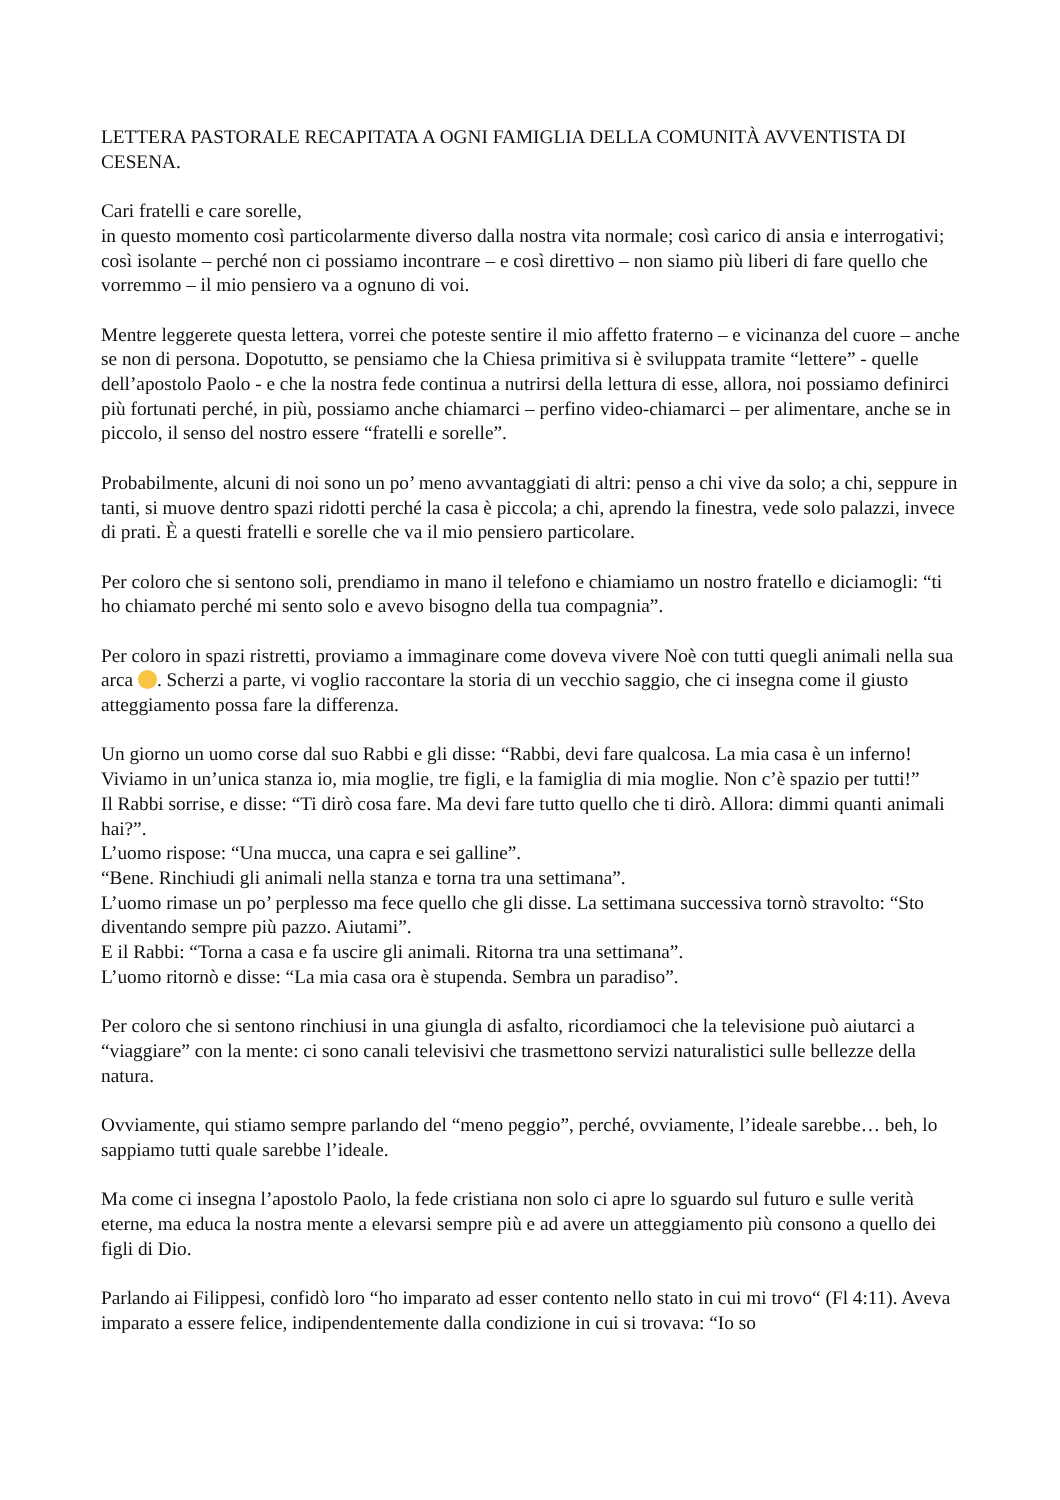LETTERA PASTORALE RECAPITATA A OGNI FAMIGLIA DELLA COMUNITÀ AVVENTISTA DI CESENA.
Cari fratelli e care sorelle,
in questo momento così particolarmente diverso dalla nostra vita normale; così carico di ansia e interrogativi; così isolante – perché non ci possiamo incontrare – e così direttivo – non siamo più liberi di fare quello che vorremmo – il mio pensiero va a ognuno di voi.
Mentre leggerete questa lettera, vorrei che poteste sentire il mio affetto fraterno – e vicinanza del cuore – anche se non di persona. Dopotutto, se pensiamo che la Chiesa primitiva si è sviluppata tramite “lettere” - quelle dell’apostolo Paolo - e che la nostra fede continua a nutrirsi della lettura di esse, allora, noi possiamo definirci più fortunati perché, in più, possiamo anche chiamarci – perfino video-chiamarci – per alimentare, anche se in piccolo, il senso del nostro essere “fratelli e sorelle”.
Probabilmente, alcuni di noi sono un po’ meno avvantaggiati di altri: penso a chi vive da solo; a chi, seppure in tanti, si muove dentro spazi ridotti perché la casa è piccola; a chi, aprendo la finestra, vede solo palazzi, invece di prati. È a questi fratelli e sorelle che va il mio pensiero particolare.
Per coloro che si sentono soli, prendiamo in mano il telefono e chiamiamo un nostro fratello e diciamogli: “ti ho chiamato perché mi sento solo e avevo bisogno della tua compagnia”.
Per coloro in spazi ristretti, proviamo a immaginare come doveva vivere Noè con tutti quegli animali nella sua arca . Scherzi a parte, vi voglio raccontare la storia di un vecchio saggio, che ci insegna come il giusto atteggiamento possa fare la differenza.
Un giorno un uomo corse dal suo Rabbi e gli disse: “Rabbi, devi fare qualcosa. La mia casa è un inferno! Viviamo in un’unica stanza io, mia moglie, tre figli, e la famiglia di mia moglie. Non c’è spazio per tutti!”
Il Rabbi sorrise, e disse: “Ti dirò cosa fare. Ma devi fare tutto quello che ti dirò. Allora: dimmi quanti animali hai?”.
L’uomo rispose: “Una mucca, una capra e sei galline”.
“Bene. Rinchiudi gli animali nella stanza e torna tra una settimana”.
L’uomo rimase un po’ perplesso ma fece quello che gli disse. La settimana successiva tornò stravolto: “Sto diventando sempre più pazzo. Aiutami”.
E il Rabbi: “Torna a casa e fa uscire gli animali. Ritorna tra una settimana”.
L’uomo ritornò e disse: “La mia casa ora è stupenda. Sembra un paradiso”.
Per coloro che si sentono rinchiusi in una giungla di asfalto, ricordiamoci che la televisione può aiutarci a “viaggiare” con la mente: ci sono canali televisivi che trasmettono servizi naturalistici sulle bellezze della natura.
Ovviamente, qui stiamo sempre parlando del “meno peggio”, perché, ovviamente, l’ideale sarebbe… beh, lo sappiamo tutti quale sarebbe l’ideale.
Ma come ci insegna l’apostolo Paolo, la fede cristiana non solo ci apre lo sguardo sul futuro e sulle verità eterne, ma educa la nostra mente a elevarsi sempre più e ad avere un atteggiamento più consono a quello dei figli di Dio.
Parlando ai Filippesi, confidò loro “ho imparato ad esser contento nello stato in cui mi trovo“ (Fl 4:11). Aveva imparato a essere felice, indipendentemente dalla condizione in cui si trovava: “Io so